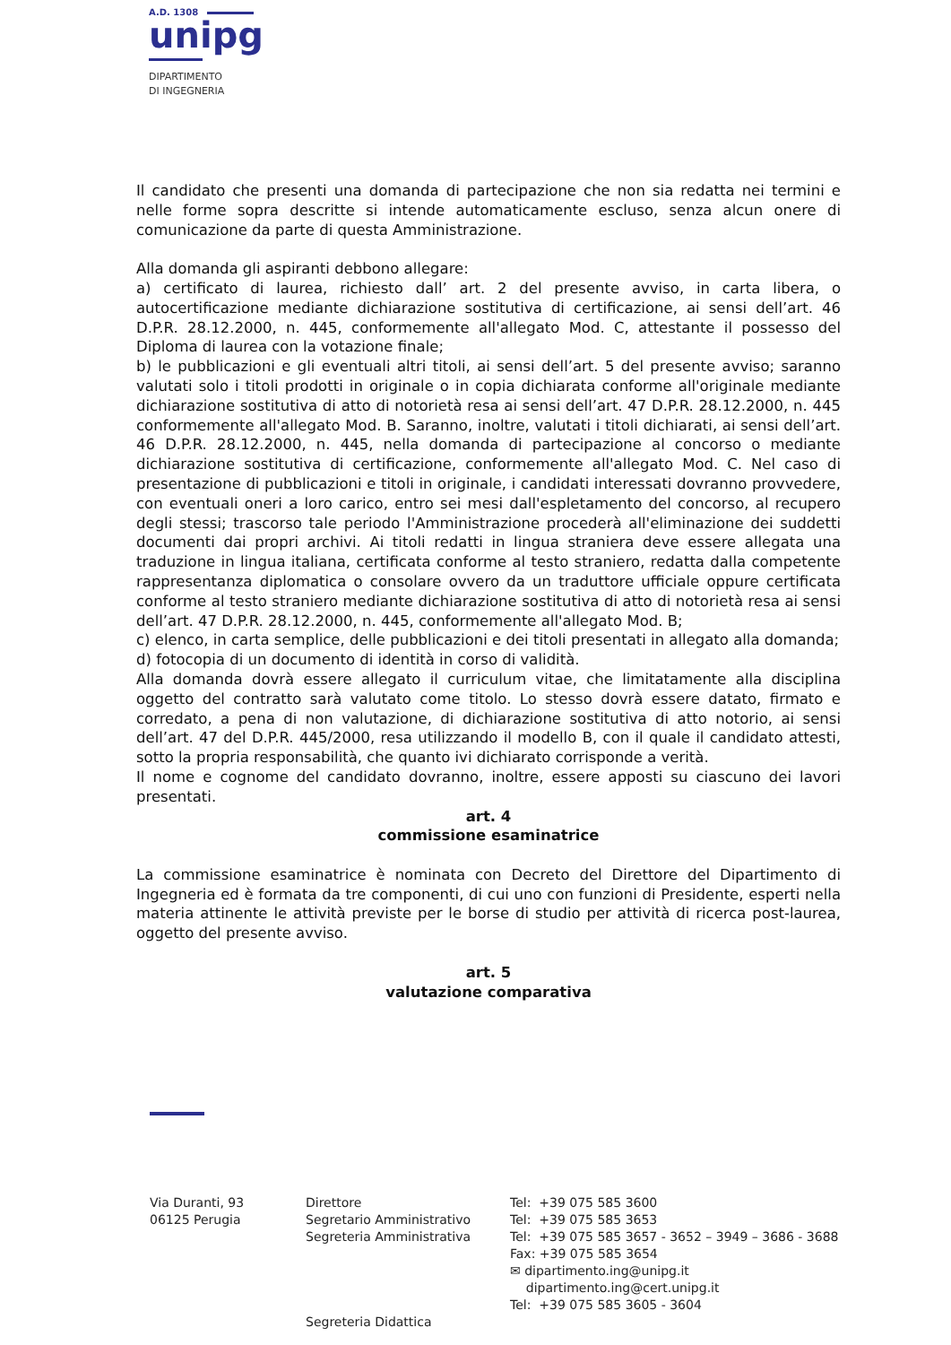A.D. 1308
unipg
DIPARTIMENTO
DI INGEGNERIA
Il candidato che presenti una domanda di partecipazione che non sia redatta nei termini e nelle forme sopra descritte si intende automaticamente escluso, senza alcun onere di comunicazione da parte di questa Amministrazione.
Alla domanda gli aspiranti debbono allegare:
a) certificato di laurea, richiesto dall’ art. 2 del presente avviso, in carta libera, o autocertificazione mediante dichiarazione sostitutiva di certificazione, ai sensi dell’art. 46 D.P.R. 28.12.2000, n. 445, conformemente all'allegato Mod. C, attestante il possesso del Diploma di laurea con la votazione finale;
b) le pubblicazioni e gli eventuali altri titoli, ai sensi dell’art. 5 del presente avviso; saranno valutati solo i titoli prodotti in originale o in copia dichiarata conforme all'originale mediante dichiarazione sostitutiva di atto di notorietà resa ai sensi dell’art. 47 D.P.R. 28.12.2000, n. 445 conformemente all'allegato Mod. B. Saranno, inoltre, valutati i titoli dichiarati, ai sensi dell’art. 46 D.P.R. 28.12.2000, n. 445, nella domanda di partecipazione al concorso o mediante dichiarazione sostitutiva di certificazione, conformemente all'allegato Mod. C. Nel caso di presentazione di pubblicazioni e titoli in originale, i candidati interessati dovranno provvedere, con eventuali oneri a loro carico, entro sei mesi dall'espletamento del concorso, al recupero degli stessi; trascorso tale periodo l'Amministrazione procederà all'eliminazione dei suddetti documenti dai propri archivi. Ai titoli redatti in lingua straniera deve essere allegata una traduzione in lingua italiana, certificata conforme al testo straniero, redatta dalla competente rappresentanza diplomatica o consolare ovvero da un traduttore ufficiale oppure certificata conforme al testo straniero mediante dichiarazione sostitutiva di atto di notorietà resa ai sensi dell’art. 47 D.P.R. 28.12.2000, n. 445, conformemente all'allegato Mod. B;
c) elenco, in carta semplice, delle pubblicazioni e dei titoli presentati in allegato alla domanda;
d) fotocopia di un documento di identità in corso di validità.
Alla domanda dovrà essere allegato il curriculum vitae, che limitatamente alla disciplina oggetto del contratto sarà valutato come titolo. Lo stesso dovrà essere datato, firmato e corredato, a pena di non valutazione, di dichiarazione sostitutiva di atto notorio, ai sensi dell’art. 47 del D.P.R. 445/2000, resa utilizzando il modello B, con il quale il candidato attesti, sotto la propria responsabilità, che quanto ivi dichiarato corrisponde a verità.
Il nome e cognome del candidato dovranno, inoltre, essere apposti su ciascuno dei lavori presentati.
art. 4
commissione esaminatrice
La commissione esaminatrice è nominata con Decreto del Direttore del Dipartimento di Ingegneria ed è formata da tre componenti, di cui uno con funzioni di Presidente, esperti nella materia attinente le attività previste per le borse di studio per attività di ricerca post-laurea, oggetto del presente avviso.
art. 5
valutazione comparativa
Via Duranti, 93 06125 Perugia
Direttore Segretario Amministrativo Segreteria Amministrativa Segreteria Didattica
Tel: +39 075 585 3600 Tel: +39 075 585 3653 Tel: +39 075 585 3657 - 3652 – 3949 – 3686 - 3688 Fax: +39 075 585 3654 ✉ dipartimento.ing@unipg.it dipartimento.ing@cert.unipg.it Tel: +39 075 585 3605 - 3604